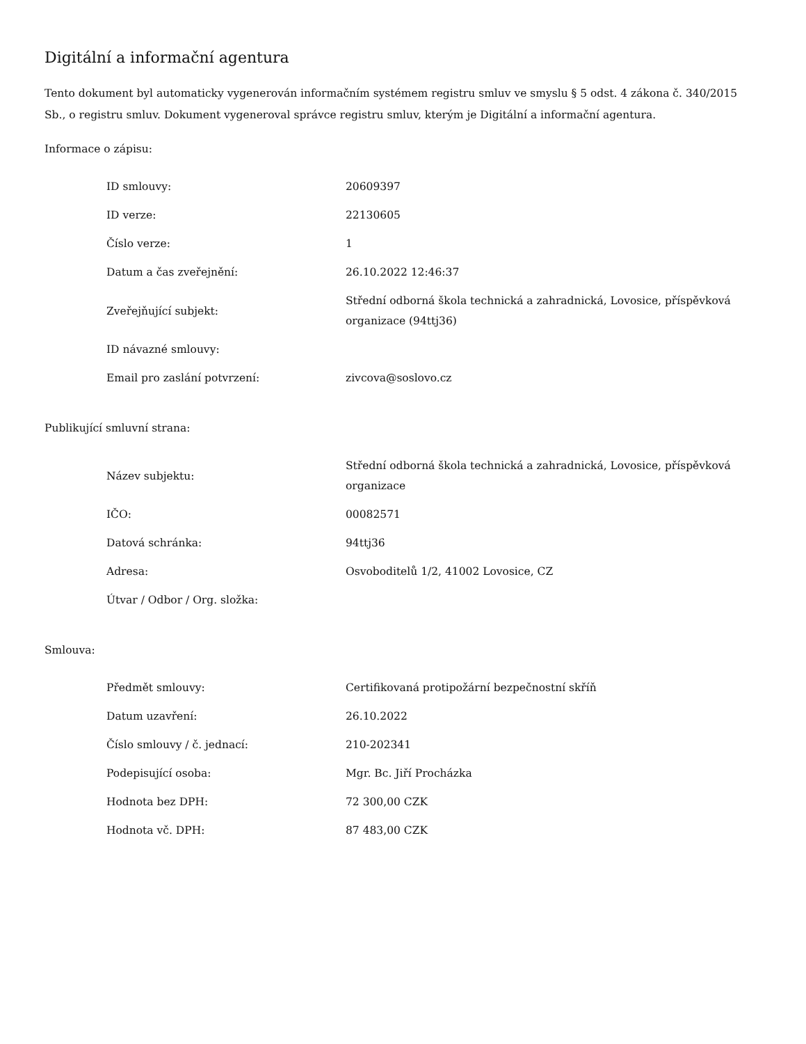Digitální a informační agentura
Tento dokument byl automaticky vygenerován informačním systémem registru smluv ve smyslu § 5 odst. 4 zákona č. 340/2015 Sb., o registru smluv. Dokument vygeneroval správce registru smluv, kterým je Digitální a informační agentura.
Informace o zápisu:
| ID smlouvy: | 20609397 |
| ID verze: | 22130605 |
| Číslo verze: | 1 |
| Datum a čas zveřejnění: | 26.10.2022 12:46:37 |
| Zveřejňující subjekt: | Střední odborná škola technická a zahradnická, Lovosice, příspěvková organizace (94ttj36) |
| ID návazné smlouvy: | |
| Email pro zaslání potvrzení: | zivcova@soslovo.cz |
Publikující smluvní strana:
| Název subjektu: | Střední odborná škola technická a zahradnická, Lovosice, příspěvková organizace |
| IČO: | 00082571 |
| Datová schránka: | 94ttj36 |
| Adresa: | Osvoboditelů 1/2, 41002 Lovosice, CZ |
| Útvar / Odbor / Org. složka: | |
Smlouva:
| Předmět smlouvy: | Certifikovaná protipožární bezpečnostní skříň |
| Datum uzavření: | 26.10.2022 |
| Číslo smlouvy / č. jednací: | 210-202341 |
| Podepisující osoba: | Mgr. Bc. Jiří Procházka |
| Hodnota bez DPH: | 72 300,00 CZK |
| Hodnota vč. DPH: | 87 483,00 CZK |